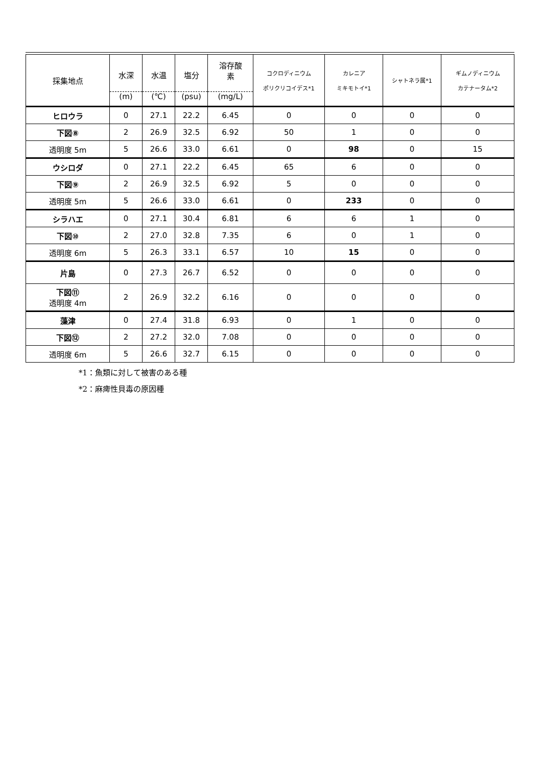| 採集地点 | 水深 (m) | 水温 (℃) | 塩分 (psu) | 溶存酸 素 (mg/L) | コクロディニウム ポリクリコイデス*1 | カレニア ミキモトイ*1 | シャトネラ属*1 | ギムノディニウム カテナータム*2 |
| --- | --- | --- | --- | --- | --- | --- | --- | --- |
| ヒロウラ | 0 | 27.1 | 22.2 | 6.45 | 0 | 0 | 0 | 0 |
| 下図⑧ | 2 | 26.9 | 32.5 | 6.92 | 50 | 1 | 0 | 0 |
| 透明度 5m | 5 | 26.6 | 33.0 | 6.61 | 0 | 98 | 0 | 15 |
| ウシロダ | 0 | 27.1 | 22.2 | 6.45 | 65 | 6 | 0 | 0 |
| 下図⑨ | 2 | 26.9 | 32.5 | 6.92 | 5 | 0 | 0 | 0 |
| 透明度 5m | 5 | 26.6 | 33.0 | 6.61 | 0 | 233 | 0 | 0 |
| シラハエ | 0 | 27.1 | 30.4 | 6.81 | 6 | 6 | 1 | 0 |
| 下図⑩ | 2 | 27.0 | 32.8 | 7.35 | 6 | 0 | 1 | 0 |
| 透明度 6m | 5 | 26.3 | 33.1 | 6.57 | 10 | 15 | 0 | 0 |
| 片島 | 0 | 27.3 | 26.7 | 6.52 | 0 | 0 | 0 | 0 |
| 下図⑪ 透明度 4m | 2 | 26.9 | 32.2 | 6.16 | 0 | 0 | 0 | 0 |
| 藻津 | 0 | 27.4 | 31.8 | 6.93 | 0 | 1 | 0 | 0 |
| 下図⑫ | 2 | 27.2 | 32.0 | 7.08 | 0 | 0 | 0 | 0 |
| 透明度 6m | 5 | 26.6 | 32.7 | 6.15 | 0 | 0 | 0 | 0 |
*1：魚類に対して被害のある種
*2：麻痺性貝毒の原因種